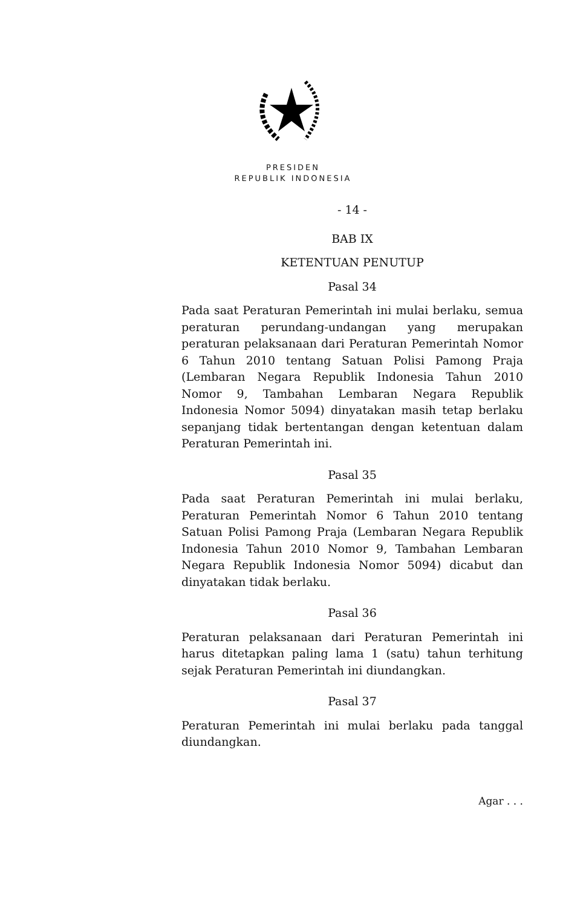PRESIDEN
REPUBLIK INDONESIA
- 14 -
BAB IX
KETENTUAN PENUTUP
Pasal 34
Pada saat Peraturan Pemerintah ini mulai berlaku, semua peraturan perundang-undangan yang merupakan peraturan pelaksanaan dari Peraturan Pemerintah Nomor 6 Tahun 2010 tentang Satuan Polisi Pamong Praja (Lembaran Negara Republik Indonesia Tahun 2010 Nomor 9, Tambahan Lembaran Negara Republik Indonesia Nomor 5094) dinyatakan masih tetap berlaku sepanjang tidak bertentangan dengan ketentuan dalam Peraturan Pemerintah ini.
Pasal 35
Pada saat Peraturan Pemerintah ini mulai berlaku, Peraturan Pemerintah Nomor 6 Tahun 2010 tentang Satuan Polisi Pamong Praja (Lembaran Negara Republik Indonesia Tahun 2010 Nomor 9, Tambahan Lembaran Negara Republik Indonesia Nomor 5094) dicabut dan dinyatakan tidak berlaku.
Pasal 36
Peraturan pelaksanaan dari Peraturan Pemerintah ini harus ditetapkan paling lama 1 (satu) tahun terhitung sejak Peraturan Pemerintah ini diundangkan.
Pasal 37
Peraturan Pemerintah ini mulai berlaku pada tanggal diundangkan.
Agar . . .